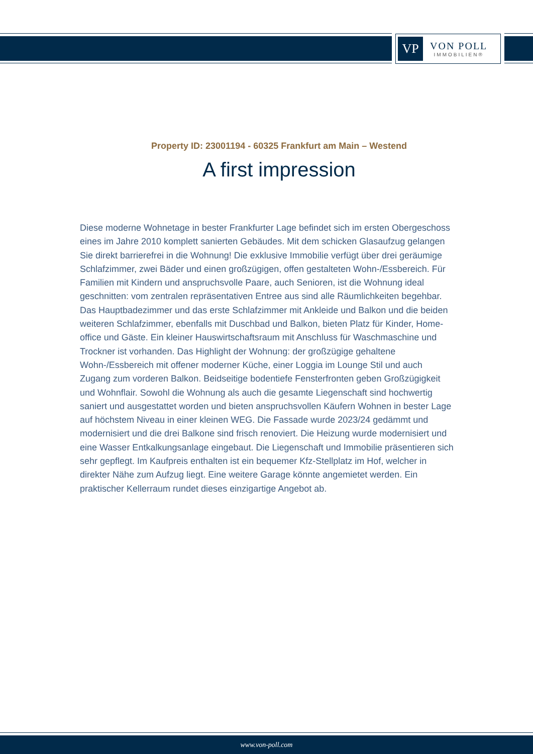VP
VON POLL
IMMOBILIEN®
Property ID: 23001194 - 60325 Frankfurt am Main – Westend
A first impression
Diese moderne Wohnetage in bester Frankfurter Lage befindet sich im ersten Obergeschoss eines im Jahre 2010 komplett sanierten Gebäudes. Mit dem schicken Glasaufzug gelangen Sie direkt barrierefrei in die Wohnung! Die exklusive Immobilie verfügt über drei geräumige Schlafzimmer, zwei Bäder und einen großzügigen, offen gestalteten Wohn-/Essbereich. Für Familien mit Kindern und anspruchsvolle Paare, auch Senioren, ist die Wohnung ideal geschnitten: vom zentralen repräsentativen Entree aus sind alle Räumlichkeiten begehbar. Das Hauptbadezimmer und das erste Schlafzimmer mit Ankleide und Balkon und die beiden weiteren Schlafzimmer, ebenfalls mit Duschbad und Balkon, bieten Platz für Kinder, Home-office und Gäste. Ein kleiner Hauswirtschaftsraum mit Anschluss für Waschmaschine und Trockner ist vorhanden. Das Highlight der Wohnung: der großzügige gehaltene Wohn-/Essbereich mit offener moderner Küche, einer Loggia im Lounge Stil und auch Zugang zum vorderen Balkon. Beidseitige bodentiefe Fensterfronten geben Großzügigkeit und Wohnflair. Sowohl die Wohnung als auch die gesamte Liegenschaft sind hochwertig saniert und ausgestattet worden und bieten anspruchsvollen Käufern Wohnen in bester Lage auf höchstem Niveau in einer kleinen WEG. Die Fassade wurde 2023/24 gedämmt und modernisiert und die drei Balkone sind frisch renoviert. Die Heizung wurde modernisiert und eine Wasser Entkalkungsanlage eingebaut. Die Liegenschaft und Immobilie präsentieren sich sehr gepflegt. Im Kaufpreis enthalten ist ein bequemer Kfz-Stellplatz im Hof, welcher in direkter Nähe zum Aufzug liegt. Eine weitere Garage könnte angemietet werden. Ein praktischer Kellerraum rundet dieses einzigartige Angebot ab.
www.von-poll.com